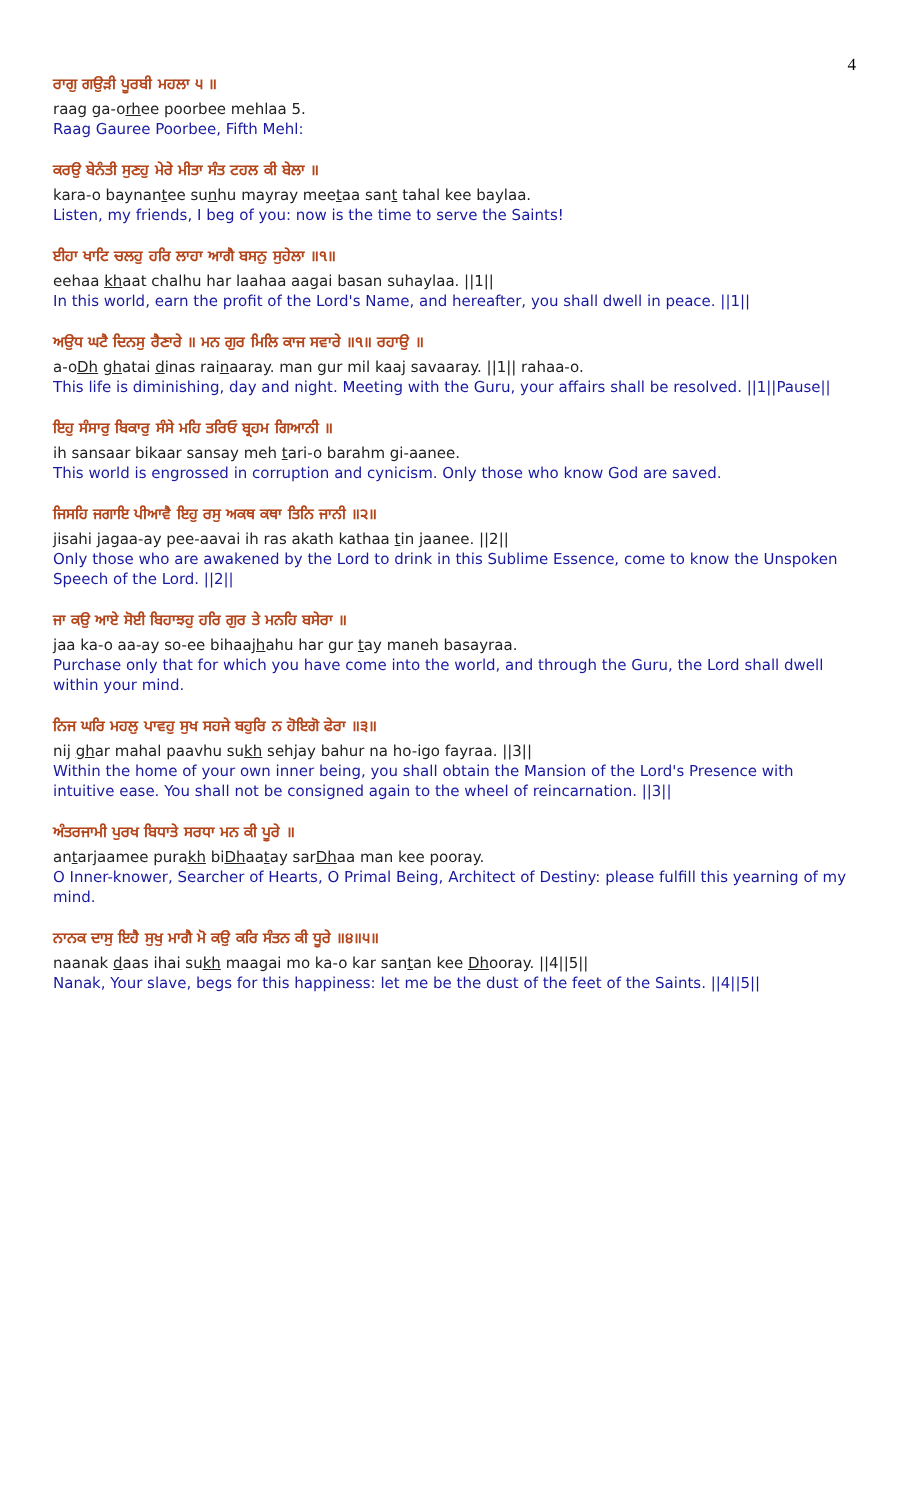4
ਰਾਗੁ ਗਉੜੀ ਪੂਰਬੀ ਮਹਲਾ ੫ ॥
raag ga-orhee poorbee mehlaa 5.
Raag Gauree Poorbee, Fifth Mehl:
ਕਰਉ ਬੇਨੰਤੀ ਸੁਣਹੁ ਮੇਰੇ ਮੀਤਾ ਸੰਤ ਟਹਲ ਕੀ ਬੇਲਾ ॥
kara-o baynantee sunhu mayray meetaa sant tahal kee baylaa.
Listen, my friends, I beg of you: now is the time to serve the Saints!
ਈਹਾ ਖਾਟਿ ਚਲਹੁ ਹਰਿ ਲਾਹਾ ਆਗੈ ਬਸਨੁ ਸੁਹੇਲਾ ॥੧॥
eehaa khaat chalhu har laahaa aagai basan suhaylaa. ||1||
In this world, earn the profit of the Lord's Name, and hereafter, you shall dwell in peace. ||1||
ਅਉਧ ਘਟੈ ਦਿਨਸੁ ਰੈਣਾਰੇ ॥ ਮਨ ਗੁਰ ਮਿਲਿ ਕਾਜ ਸਵਾਰੇ ॥੧॥ ਰਹਾਉ ॥
a-oDh ghatai dinas rainaaray. man gur mil kaaj savaaray. ||1|| rahaa-o.
This life is diminishing, day and night. Meeting with the Guru, your affairs shall be resolved. ||1||Pause||
ਇਹੁ ਸੰਸਾਰੁ ਬਿਕਾਰੁ ਸੰਸੇ ਮਹਿ ਤਰਿਓ ਬ੍ਰਹਮ ਗਿਆਨੀ ॥
ih sansaar bikaar sansay meh tari-o barahm gi-aanee.
This world is engrossed in corruption and cynicism. Only those who know God are saved.
ਜਿਸਹਿ ਜਗਾਇ ਪੀਆਵੈ ਇਹੁ ਰਸੁ ਅਕਥ ਕਥਾ ਤਿਨਿ ਜਾਨੀ ॥੨॥
jisahi jagaa-ay pee-aavai ih ras akath kathaa tin jaanee. ||2||
Only those who are awakened by the Lord to drink in this Sublime Essence, come to know the Unspoken Speech of the Lord. ||2||
ਜਾ ਕਉ ਆਏ ਸੋਈ ਬਿਹਾਝਹੁ ਹਰਿ ਗੁਰ ਤੇ ਮਨਹਿ ਬਸੇਰਾ ॥
jaa ka-o aa-ay so-ee bihaajhahu har gur tay maneh basayraa.
Purchase only that for which you have come into the world, and through the Guru, the Lord shall dwell within your mind.
ਨਿਜ ਘਰਿ ਮਹਲੁ ਪਾਵਹੁ ਸੁਖ ਸਹਜੇ ਬਹੁਰਿ ਨ ਹੋਇਗੋ ਫੇਰਾ ॥੩॥
nij ghar mahal paavhu sukh sehjay bahur na ho-igo fayraa. ||3||
Within the home of your own inner being, you shall obtain the Mansion of the Lord's Presence with intuitive ease. You shall not be consigned again to the wheel of reincarnation. ||3||
ਅੰਤਰਜਾਮੀ ਪੁਰਖ ਬਿਧਾਤੇ ਸਰਧਾ ਮਨ ਕੀ ਪੂਰੇ ॥
antarjaamee purakh biDhaatay sarDhaa man kee pooray.
O Inner-knower, Searcher of Hearts, O Primal Being, Architect of Destiny: please fulfill this yearning of my mind.
ਨਾਨਕ ਦਾਸੁ ਇਹੈ ਸੁਖੁ ਮਾਗੈ ਮੋ ਕਉ ਕਰਿ ਸੰਤਨ ਕੀ ਧੂਰੇ ॥੪॥੫॥
naanak daas ihai sukh maagai mo ka-o kar santan kee Dhooray. ||4||5||
Nanak, Your slave, begs for this happiness: let me be the dust of the feet of the Saints. ||4||5||